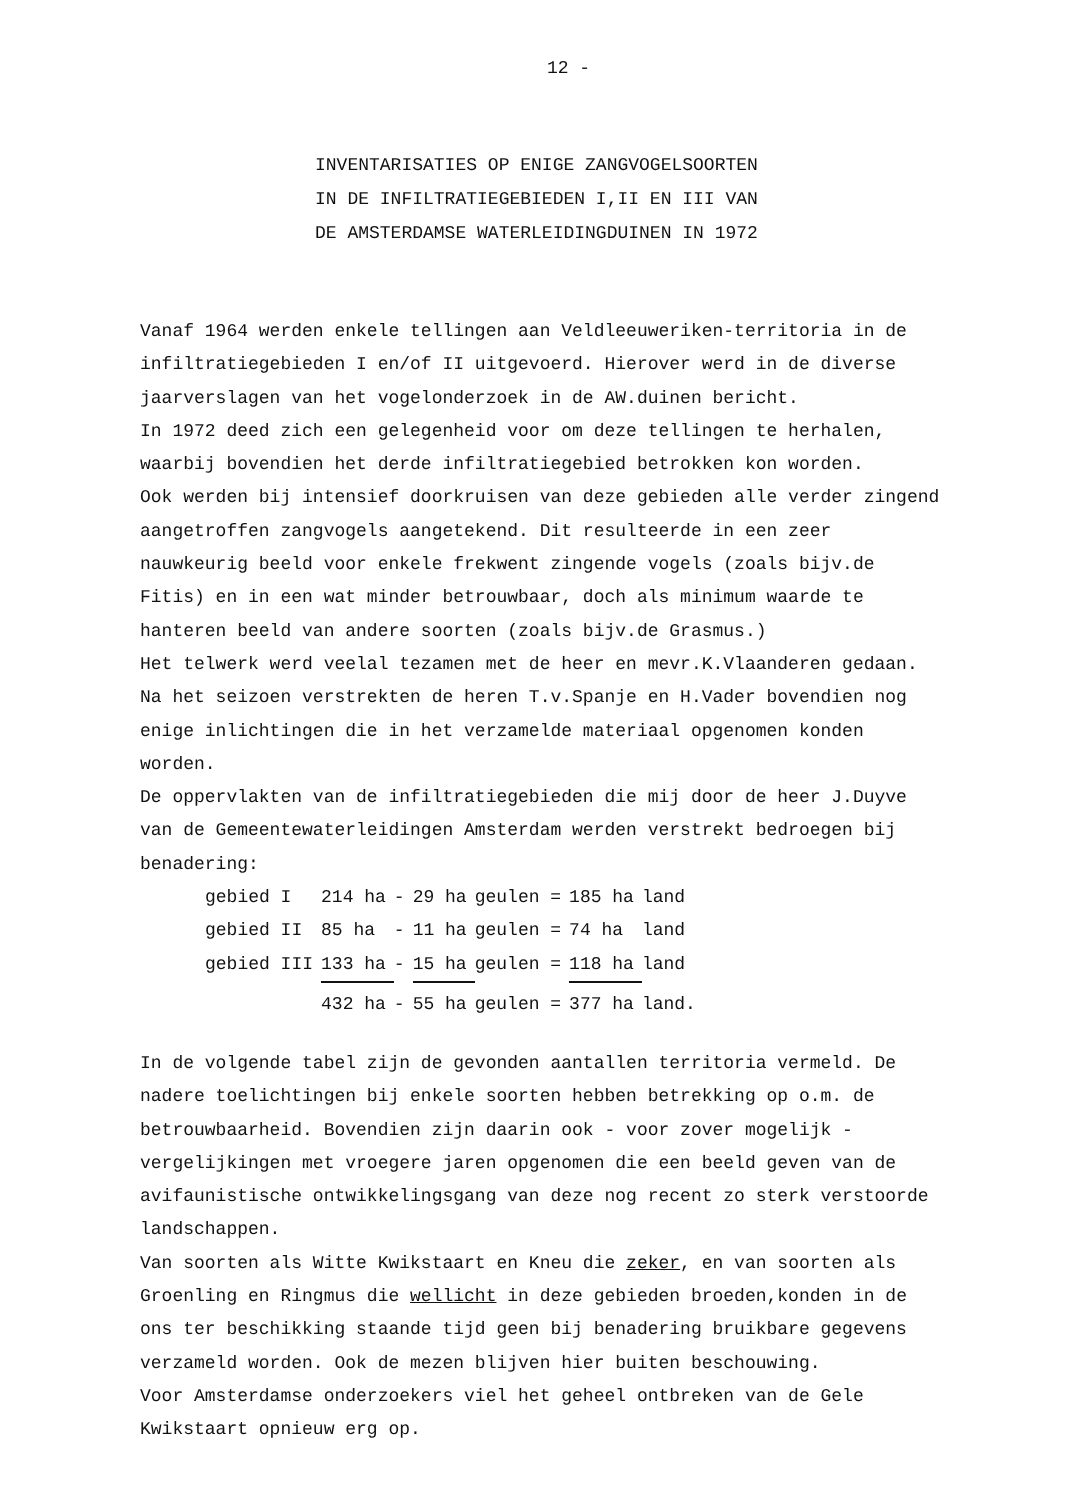12 -
INVENTARISATIES OP ENIGE ZANGVOGELSOORTEN
IN DE INFILTRATIEGEBIEDEN I,II EN III VAN
DE AMSTERDAMSE WATERLEIDINGDUINEN IN 1972
Vanaf 1964 werden enkele tellingen aan Veldleeuweriken-territoria in de infiltratiegebieden I en/of II uitgevoerd. Hierover werd in de diverse jaarverslagen van het vogelonderzoek in de AW.duinen bericht.
In 1972 deed zich een gelegenheid voor om deze tellingen te herhalen, waarbij bovendien het derde infiltratiegebied betrokken kon worden.
Ook werden bij intensief doorkruisen van deze gebieden alle verder zingend aangetroffen zangvogels aangetekend. Dit resulteerde in een zeer nauwkeurig beeld voor enkele frekwent zingende vogels (zoals bijv.de Fitis) en in een wat minder betrouwbaar, doch als minimum waarde te hanteren beeld van andere soorten (zoals bijv.de Grasmus.)
Het telwerk werd veelal tezamen met de heer en mevr.K.Vlaanderen gedaan.
Na het seizoen verstrekten de heren T.v.Spanje en H.Vader bovendien nog enige inlichtingen die in het verzamelde materiaal opgenomen konden worden.
De oppervlakten van de infiltratiegebieden die mij door de heer J.Duyve van de Gemeentewaterleidingen Amsterdam werden verstrekt bedroegen bij benadering:
| gebied I | 214 ha | - | 29 ha | geulen = | 185 ha | land |
| gebied II | 85 ha | - | 11 ha | geulen = | 74 ha | land |
| gebied III | 133 ha | - | 15 ha | geulen = | 118 ha | land |
| | 432 ha | - | 55 ha | geulen = | 377 ha | land. |
In de volgende tabel zijn de gevonden aantallen territoria vermeld. De nadere toelichtingen bij enkele soorten hebben betrekking op o.m. de betrouwbaarheid. Bovendien zijn daarin ook - voor zover mogelijk - vergelijkingen met vroegere jaren opgenomen die een beeld geven van de avifaunistische ontwikkelingsgang van deze nog recent zo sterk verstoorde landschappen.
Van soorten als Witte Kwikstaart en Kneu die zeker, en van soorten als Groenling en Ringmus die wellicht in deze gebieden broeden,konden in de ons ter beschikking staande tijd geen bij benadering bruikbare gegevens verzameld worden. Ook de mezen blijven hier buiten beschouwing.
Voor Amsterdamse onderzoekers viel het geheel ontbreken van de Gele Kwikstaart opnieuw erg op.